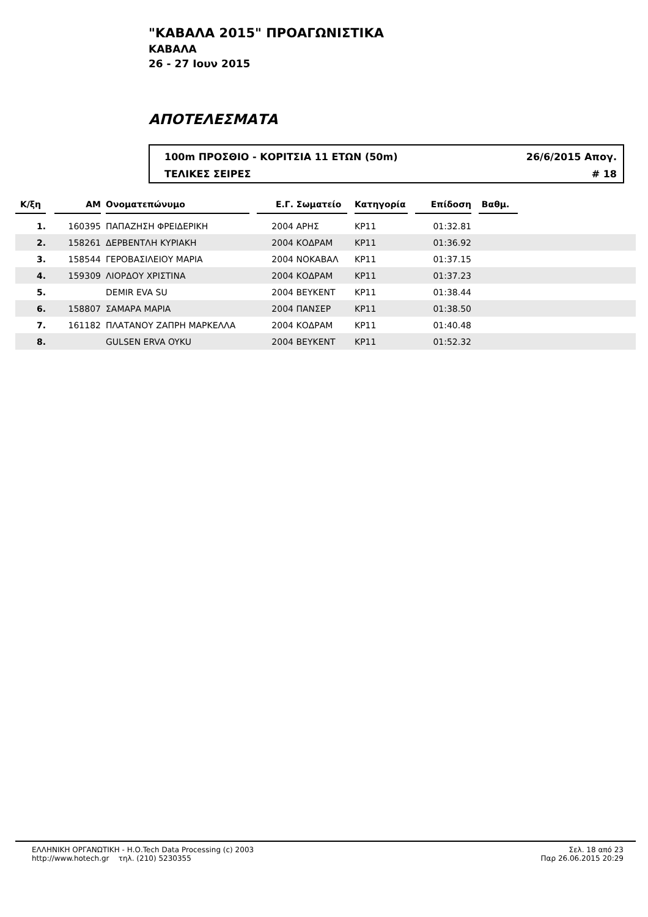"ΚΑΒΑΛΑ 2015" ΠΡΟΑΓΩΝΙΣΤΙΚΑ
ΚΑΒΑΛΑ
26 - 27 Ιουν 2015
ΑΠΟΤΕΛΕΣΜΑΤΑ
100m ΠΡΟΣΘΙΟ - ΚΟΡΙΤΣΙΑ 11 ΕΤΩΝ (50m) 26/6/2015 Απογ.
ΤΕΛΙΚΕΣ ΣΕΙΡΕΣ # 18
| Κ/ξη | | AM | | Ονοματεπώνυμο | | Ε.Γ. | Σωματείο | | Κατηγορία | | Επίδοση | | Βαθμ. | |
| --- | --- | --- | --- | --- | --- | --- | --- | --- | --- | --- | --- | --- | --- | --- |
| 1. | | 160395 | | ΠΑΠΑΖΗΣΗ ΦΡΕΙΔΕΡΙΚΗ | | 2004 | ΑΡΗΣ | | ΚΡ11 | | 01:32.81 | | | |
| 2. | | 158261 | | ΔΕΡΒΕΝΤΛΗ ΚΥΡΙΑΚΗ | | 2004 | ΚΟΔΡΑΜ | | ΚΡ11 | | 01:36.92 | | | |
| 3. | | 158544 | | ΓΕΡΟΒΑΣΙΛΕΙΟΥ ΜΑΡΙΑ | | 2004 | ΝΟΚΑΒΑΛ | | ΚΡ11 | | 01:37.15 | | | |
| 4. | | 159309 | | ΛΙΟΡΔΟΥ ΧΡΙΣΤΙΝΑ | | 2004 | ΚΟΔΡΑΜ | | ΚΡ11 | | 01:37.23 | | | |
| 5. | | | | DEMIR EVA SU | | 2004 | ΒΕΥΚΕΝΤ | | ΚΡ11 | | 01:38.44 | | | |
| 6. | | 158807 | | ΣΑΜΑΡΑ ΜΑΡΙΑ | | 2004 | ΠΑΝΣΕΡ | | ΚΡ11 | | 01:38.50 | | | |
| 7. | | 161182 | | ΠΛΑΤΑΝΟΥ ΖΑΠΡΗ ΜΑΡΚΕΛΛΑ | | 2004 | ΚΟΔΡΑΜ | | ΚΡ11 | | 01:40.48 | | | |
| 8. | | | | GULSEN ERVA OYKU | | 2004 | ΒΕΥΚΕΝΤ | | ΚΡ11 | | 01:52.32 | | | |
ΕΛΛΗΝΙΚΗ ΟΡΓΑΝΩΤΙΚΗ - Η.Ο.Tech Data Processing (c) 2003
http://www.hotech.gr τηλ. (210) 5230355
Σελ. 18 από 23
Παρ 26.06.2015 20:29